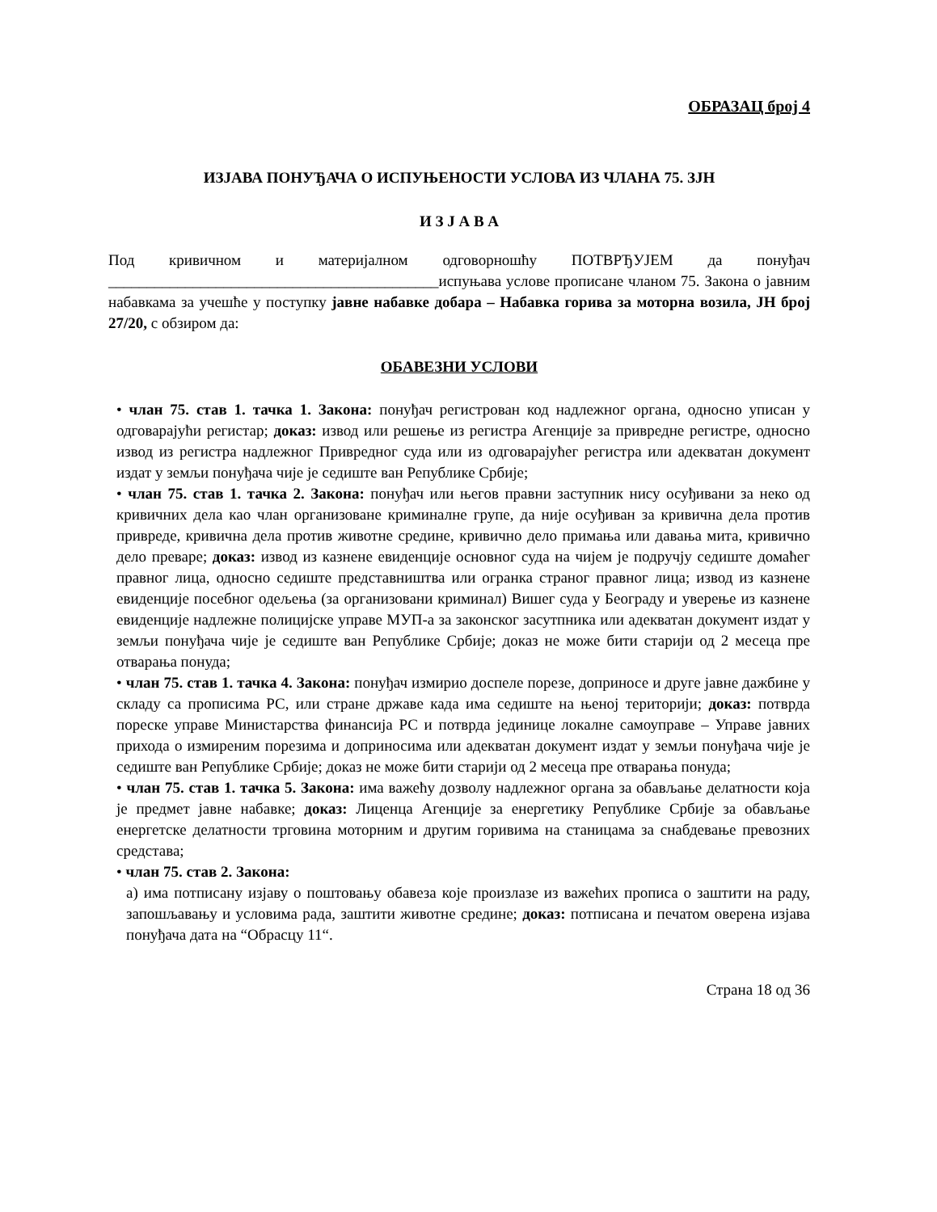ОБРАЗАЦ број 4
ИЗЈАВА ПОНУЂАЧА О ИСПУЊЕНОСТИ УСЛОВА ИЗ ЧЛАНА 75. ЗЈН
И З Ј А В А
Под кривичном и материјалном одговорношћу ПОТВРЂУЈЕМ да понуђач ___________________________________________испуњава услове прописане чланом 75. Закона о јавним набавкама за учешће у поступку јавне набавке добара – Набавка горива за моторна возила, ЈН број 27/20, с обзиром да:
ОБАВЕЗНИ УСЛОВИ
• члан 75. став 1. тачка 1. Закона: понуђач регистрован код надлежног органа, односно уписан у одговарајући регистар; доказ: извод или решење из регистра Агенције за привредне регистре, односно извод из регистра надлежног Привредног суда или из одговарајућег регистра или адекватан документ издат у земљи понуђача чије је седиште ван Републике Србије;
• члан 75. став 1. тачка 2. Закона: понуђач или његов правни заступник нису осуђивани за неко од кривичних дела као члан организоване криминалне групе, да није осуђиван за кривична дела против привреде, кривична дела против животне средине, кривично дело примања или давања мита, кривично дело преваре; доказ: извод из казнене евиденције основног суда на чијем је подручју седиште домаћег правног лица, односно седиште представништва или огранка страног правног лица; извод из казнене евиденције посебног одељења (за организовани криминал) Вишег суда у Београду и уверење из казнене евиденције надлежне полицијске управе МУП-а за законског засутпника или адекватан документ издат у земљи понуђача чије је седиште ван Републике Србије; доказ не може бити старији од 2 месеца пре отварања понуда;
• члан 75. став 1. тачка 4. Закона: понуђач измирио доспеле порезе, доприносе и друге јавне дажбине у складу са прописима РС, или стране државе када има седиште на њеној територији; доказ: потврда пореске управе Министарства финансија РС и потврда јединице локалне самоуправе – Управе јавних прихода о измиреним порезима и доприносима или адекватан документ издат у земљи понуђача чије је седиште ван Републике Србије; доказ не може бити старији од 2 месеца пре отварања понуда;
• члан 75. став 1. тачка 5. Закона: има важећу дозволу надлежног органа за обављање делатности која је предмет јавне набавке; доказ: Лиценца Агенције за енергетику Републике Србије за обављање енергетске делатности трговина моторним и другим горивима на станицама за снабдевање превозних средстава;
• члан 75. став 2. Закона:
а) има потписану изјаву о поштовању обавеза које произлазе из важећих прописа о заштити на раду, запошљавању и условима рада, заштити животне средине; доказ: потписана и печатом оверена изјава понуђача дата на “Обрасцу 11“.
Страна 18 од 36